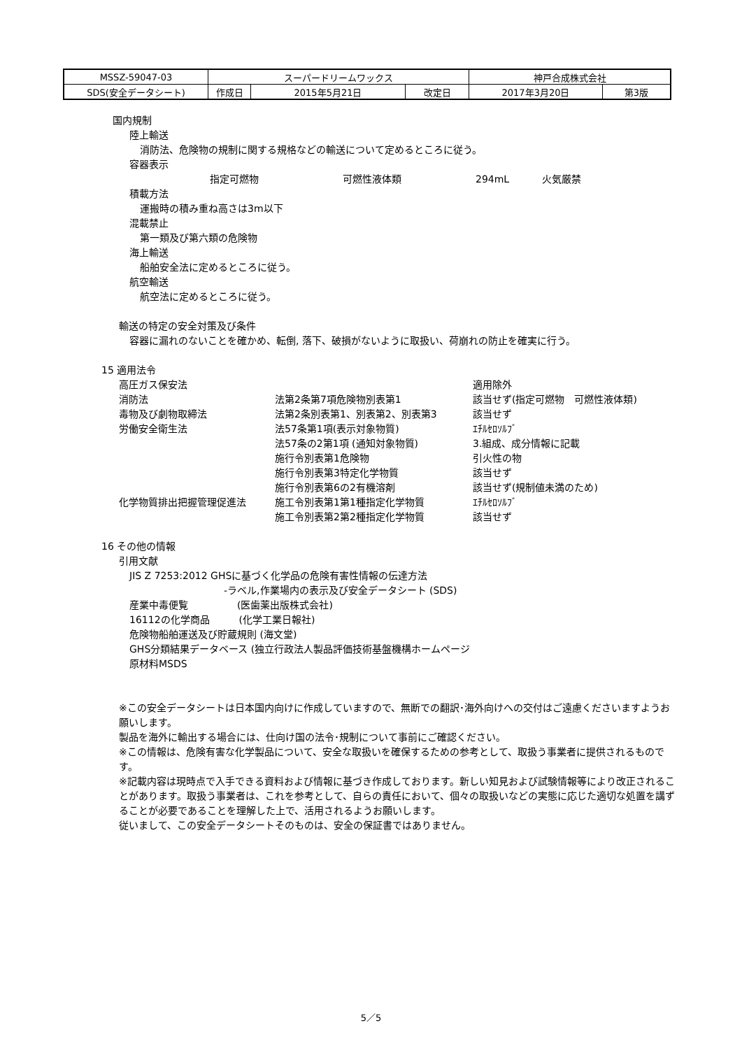| MSSZ-59047-03 | スーパードリームワックス | | | 神戸合成株式会社 | |
| SDS(安全データシート) | 作成日 | 2015年5月21日 | 改定日 | 2017年3月20日 | 第3版 |
国内規制
陸上輸送
消防法、危険物の規制に関する規格などの輸送について定めるところに従う。
容器表示
指定可燃物 可燃性液体類 294mL 火気厳禁
積載方法
運搬時の積み重ね高さは3m以下
混載禁止
第一類及び第六類の危険物
海上輸送
船舶安全法に定めるところに従う。
航空輸送
航空法に定めるところに従う。
輸送の特定の安全対策及び条件
容器に漏れのないことを確かめ、転倒, 落下、破損がないように取扱い、荷崩れの防止を確実に行う。
15 適用法令
| 高圧ガス保安法 | | 適用除外 |
| 消防法 | 法第2条第7項危険物別表第1 | 該当せず(指定可燃物 可燃性液体類) |
| 毒物及び劇物取締法 | 法第2条別表第1、別表第2、別表第3 | 該当せず |
| 労働安全衛生法 | 法57条第1項(表示対象物質) | ｴﾁﾙｾﾛｿﾙﾌﾞ |
| | 法57条の2第1項 (通知対象物質) | 3.組成、成分情報に記載 |
| | 施行令別表第1危険物 | 引火性の物 |
| | 施行令別表第3特定化学物質 | 該当せず |
| | 施行令別表第6の2有機溶剤 | 該当せず(規制値未満のため) |
| 化学物質排出把握管理促進法 | 施工令別表第1第1種指定化学物質 | ｴﾁﾙｾﾛｿﾙﾌﾞ |
| | 施工令別表第2第2種指定化学物質 | 該当せず |
16 その他の情報
引用文献
JIS Z 7253:2012 GHSに基づく化学品の危険有害性情報の伝達方法
-ラベル,作業場内の表示及び安全データシート (SDS)
産業中毒便覧　　　　　(医歯薬出版株式会社)
16112の化学商品　　　(化学工業日報社)
危険物船舶運送及び貯蔵規則 (海文堂)
GHS分類結果データベース (独立行政法人製品評価技術基盤機構ホームページ
原材料MSDS
※この安全データシートは日本国内向けに作成していますので、無断での翻訳･海外向けへの交付はご遠慮くださいますようお願いします。
製品を海外に輸出する場合には、仕向け国の法令･規制について事前にご確認ください。
※この情報は、危険有害な化学製品について、安全な取扱いを確保するための参考として、取扱う事業者に提供されるものです。
※記載内容は現時点で入手できる資料および情報に基づき作成しております。新しい知見および試験情報等により改正されることがあります。取扱う事業者は、これを参考として、自らの責任において、個々の取扱いなどの実態に応じた適切な処置を講ずることが必要であることを理解した上で、活用されるようお願いします。
従いまして、この安全データシートそのものは、安全の保証書ではありません。
5／5